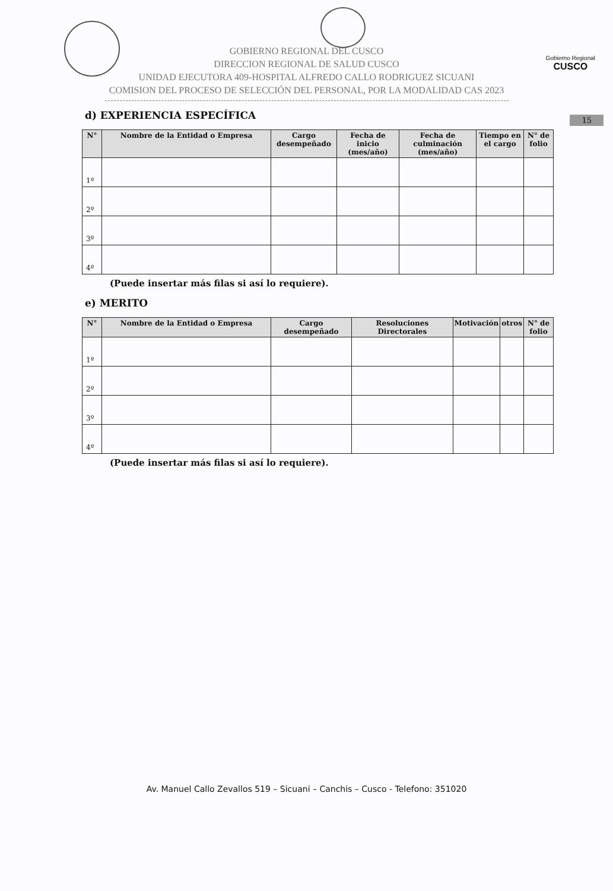Gobierno Regional
CUSCO
GOBIERNO REGIONAL DEL CUSCO
DIRECCION REGIONAL DE SALUD CUSCO
UNIDAD EJECUTORA 409-HOSPITAL ALFREDO CALLO RODRIGUEZ SICUANI
COMISION DEL PROCESO DE SELECCIÓN DEL PERSONAL, POR LA MODALIDAD CAS 2023
15
d) EXPERIENCIA ESPECÍFICA
| N° | Nombre de la Entidad o Empresa | Cargo desempeñado | Fecha de inicio (mes/año) | Fecha de culminación (mes/año) | Tiempo en el cargo | N° de folio |
| --- | --- | --- | --- | --- | --- | --- |
| 1º | | | | | | |
| 2º | | | | | | |
| 3º | | | | | | |
| 4º | | | | | | |
(Puede insertar más filas si así lo requiere).
e) MERITO
| N° | Nombre de la Entidad o Empresa | Cargo desempeñado | Resoluciones Directorales | Motivación | otros | N° de folio |
| --- | --- | --- | --- | --- | --- | --- |
| 1º | | | | | | |
| 2º | | | | | | |
| 3º | | | | | | |
| 4º | | | | | | |
(Puede insertar más filas si así lo requiere).
Av. Manuel Callo Zevallos 519 – Sicuani – Canchis – Cusco - Telefono: 351020